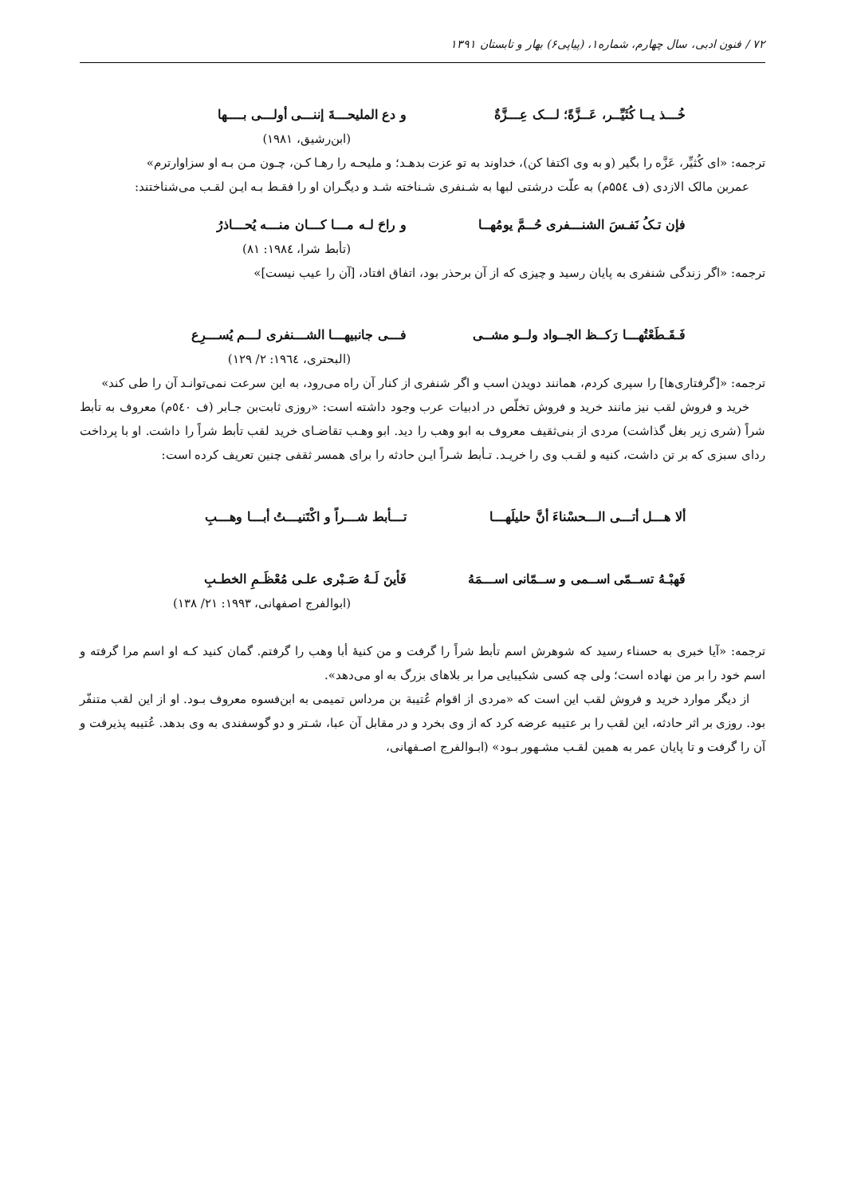۷۲ / فنون ادبی، سال چهارم، شماره۱، (پیاپی۶) بهار و تابستان ۱۳۹۱
خُـــذ یــا کُثَیِّــر، عَــزَّةً؛ لـــک عِـــزَّةٌ و دع الملیحـــةَ إننـــی أولـــی بــــها
(ابن‌رشیق، ۱۹۸۱)
ترجمه: «ای کُثیِّر، عَزَّه را بگیر (و به وی اکتفا کن)، خداوند به تو عزت بدهـد؛ و ملیحـه را رهـا کـن، چـون مـن بـه او سزاوارترم»
عمربن مالک الازدی (ف ۵۵٤م) به علّت درشتی لبها به شـنفری شـناخته شـد و دیگـران او را فقـط بـه ایـن لقـب می‌شناختند:
فإن تـکُ نَفـسَ الشنـــفری حُــمَّ یومُهــا و راحَ لـه مـــا کـــان منـــه یُحـــاذرُ
(تأبط شرا، ۱۹۸٤: ۸۱)
ترجمه: «اگر زندگی شنفری به پایان رسید و چیزی که از آن برحذر بود، اتفاق افتاد، [آن را عیب نیست]»
فَـقَـطَعْتُهـــا رَکــظ الجــواد ولــو مشــی فـــی جانبیهـــا الشـــنفری لـــم یُســـرِع
(البحتری، ۱۹٦٤: ۲/ ۱۲۹)
ترجمه: «[گرفتاری‌ها] را سپری کردم، همانند دویدن اسب و اگر شنفری از کنار آن راه می‌رود، به این سرعت نمی‌توانـد آن را طی کند»
خرید و فروش لقب نیز مانند خرید و فروش تخلّص در ادبیات عرب وجود داشته است: «روزی ثابت‌بن جـابر (ف ٥٤٠م) معروف به تأبط شراً (شری زیر بغل گذاشت) مردی از بنی‌ثقیف معروف به ابو وهب را دید. ابو وهـب تقاضـای خرید لقب تأبط شراً را داشت. او با پرداخت ردای سبزی که بر تن داشت، کنیه و لقـب وی را خریـد. تـأبط شـراً ایـن حادثه را برای همسر ثقفی چنین تعریف کرده است:
ألا هـــل أتـــی الـــحسْناءَ أنَّ حلیلَهـــا تـــأبط شـــراً و اکْتَنیـــتُ أبـــا وهـــبِ
فَهبْـهُ تســمّی اســمی و ســمّانی اســـمَهُ فَأینَ لَـهُ صَـبْری علـی مُعْظَـمِ الخطـبِ
(ابوالفرج اصفهانی، ۱۹۹۳: ۲۱/ ۱۳۸)
ترجمه: «آیا خبری به حسناء رسید که شوهرش اسم تأبط شراً را گرفت و من کنیۀ أبا وهب را گرفتم. گمان کنید کـه او اسم مرا گرفته و اسم خود را بر من نهاده است؛ ولی چه کسی شکیبایی مرا بر بلاهای بزرگ به او می‌دهد».
از دیگر موارد خرید و فروش لقب این است که «مردی از اقوام عُتیبة بن مرداس تمیمی به ابن‌فسوه معروف بـود. او از این لقب متنفّر بود. روزی بر اثر حادثه، این لقب را بر عتیبه عرضه کرد که از وی بخرد و در مقابل آن عبا، شـتر و دو گوسفندی به وی بدهد. عُتیبه پذیرفت و آن را گرفت و تا پایان عمر به همین لقـب مشـهور بـود» (ابـوالفرج اصـفهانی،